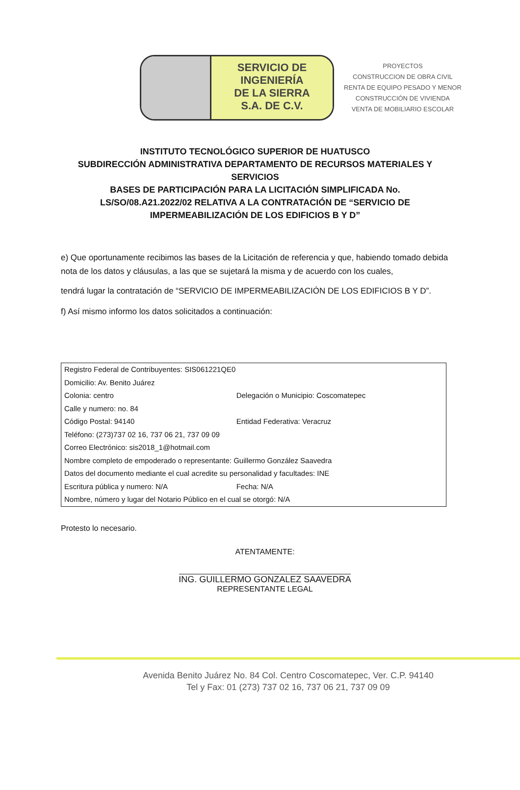SERVICIO DE
INGENIERÍA
DE LA SIERRA
S.A. DE C.V.
PROYECTOS
CONSTRUCCION DE OBRA CIVIL
RENTA DE EQUIPO PESADO Y MENOR
CONSTRUCCIÓN DE VIVIENDA
VENTA DE MOBILIARIO ESCOLAR
INSTITUTO TECNOLÓGICO SUPERIOR DE HUATUSCO
SUBDIRECCIÓN ADMINISTRATIVA DEPARTAMENTO DE RECURSOS MATERIALES Y SERVICIOS
BASES DE PARTICIPACIÓN PARA LA LICITACIÓN SIMPLIFICADA No. LS/SO/08.A21.2022/02 RELATIVA A LA CONTRATACIÓN DE “SERVICIO DE IMPERMEABILIZACIÓN DE LOS EDIFICIOS B Y D”
e) Que oportunamente recibimos las bases de la Licitación de referencia y que, habiendo tomado debida nota de los datos y cláusulas, a las que se sujetará la misma y de acuerdo con los cuales,
tendrá lugar la contratación de “SERVICIO DE IMPERMEABILIZACIÓN DE LOS EDIFICIOS B Y D”.
f) Así mismo informo los datos solicitados a continuación:
| Registro Federal de Contribuyentes: SIS061221QE0 | |
| Domicilio: Av. Benito Juárez | |
| Colonia: centro | Delegación o Municipio: Coscomatepec |
| Calle y numero: no. 84 | |
| Código Postal: 94140 | Entidad Federativa: Veracruz |
| Teléfono: (273)737 02 16, 737 06 21, 737 09 09 | |
| Correo Electrónico: sis2018_1@hotmail.com | |
| Nombre completo de empoderado o representante: Guillermo González Saavedra | |
| Datos del documento mediante el cual acredite su personalidad y facultades: INE | |
| Escritura pública y numero: N/A | Fecha: N/A |
| Nombre, número y lugar del Notario Público en el cual se otorgó: N/A | |
Protesto lo necesario.
ATENTAMENTE:
ING. GUILLERMO GONZALEZ SAAVEDRA
REPRESENTANTE LEGAL
Avenida Benito Juárez No. 84 Col. Centro Coscomatepec, Ver. C.P. 94140
Tel y Fax: 01 (273) 737 02 16, 737 06 21, 737 09 09